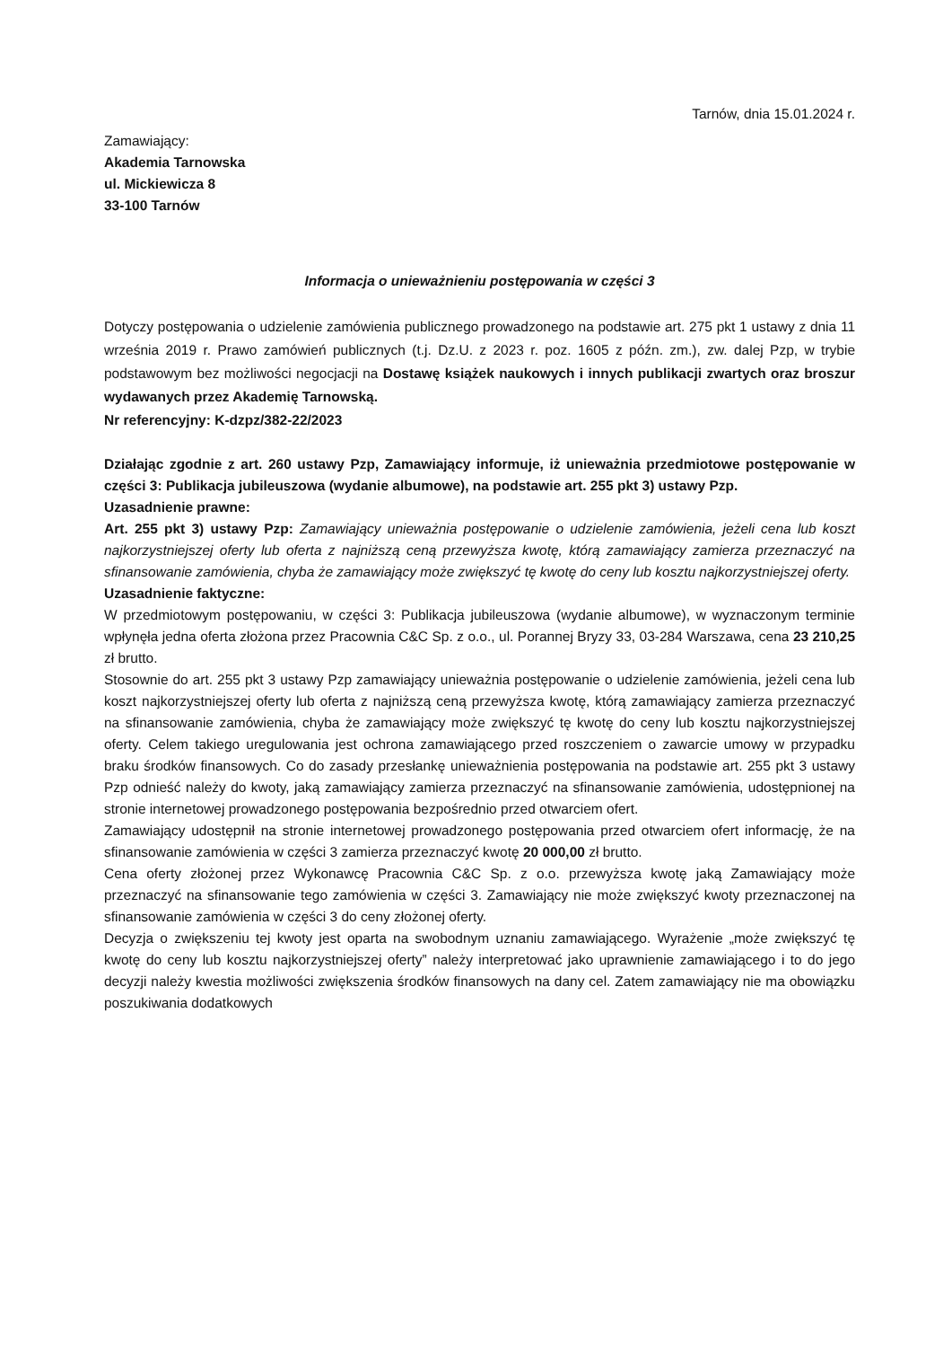Tarnów, dnia 15.01.2024 r.
Zamawiający:
Akademia Tarnowska
ul. Mickiewicza 8
33-100 Tarnów
Informacja o unieważnieniu postępowania w części 3
Dotyczy postępowania o udzielenie zamówienia publicznego prowadzonego na podstawie art. 275 pkt 1 ustawy z dnia 11 września 2019 r. Prawo zamówień publicznych (t.j. Dz.U. z 2023 r. poz. 1605 z późn. zm.), zw. dalej Pzp, w trybie podstawowym bez możliwości negocjacji na Dostawę książek naukowych i innych publikacji zwartych oraz broszur wydawanych przez Akademię Tarnowską.
Nr referencyjny: K-dzpz/382-22/2023
Działając zgodnie z art. 260 ustawy Pzp, Zamawiający informuje, iż unieważnia przedmiotowe postępowanie w części 3: Publikacja jubileuszowa (wydanie albumowe), na podstawie art. 255 pkt 3) ustawy Pzp.
Uzasadnienie prawne:
Art. 255 pkt 3) ustawy Pzp: Zamawiający unieważnia postępowanie o udzielenie zamówienia, jeżeli cena lub koszt najkorzystniejszej oferty lub oferta z najniższą ceną przewyższa kwotę, którą zamawiający zamierza przeznaczyć na sfinansowanie zamówienia, chyba że zamawiający może zwiększyć tę kwotę do ceny lub kosztu najkorzystniejszej oferty.
Uzasadnienie faktyczne:
W przedmiotowym postępowaniu, w części 3: Publikacja jubileuszowa (wydanie albumowe), w wyznaczonym terminie wpłynęła jedna oferta złożona przez Pracownia C&C Sp. z o.o., ul. Porannej Bryzy 33, 03-284 Warszawa, cena 23 210,25 zł brutto.
Stosownie do art. 255 pkt 3 ustawy Pzp zamawiający unieważnia postępowanie o udzielenie zamówienia, jeżeli cena lub koszt najkorzystniejszej oferty lub oferta z najniższą ceną przewyższa kwotę, którą zamawiający zamierza przeznaczyć na sfinansowanie zamówienia, chyba że zamawiający może zwiększyć tę kwotę do ceny lub kosztu najkorzystniejszej oferty. Celem takiego uregulowania jest ochrona zamawiającego przed roszczeniem o zawarcie umowy w przypadku braku środków finansowych. Co do zasady przesłankę unieważnienia postępowania na podstawie art. 255 pkt 3 ustawy Pzp odnieść należy do kwoty, jaką zamawiający zamierza przeznaczyć na sfinansowanie zamówienia, udostępnionej na stronie internetowej prowadzonego postępowania bezpośrednio przed otwarciem ofert.
Zamawiający udostępnił na stronie internetowej prowadzonego postępowania przed otwarciem ofert informację, że na sfinansowanie zamówienia w części 3 zamierza przeznaczyć kwotę 20 000,00 zł brutto.
Cena oferty złożonej przez Wykonawcę Pracownia C&C Sp. z o.o. przewyższa kwotę jaką Zamawiający może przeznaczyć na sfinansowanie tego zamówienia w części 3. Zamawiający nie może zwiększyć kwoty przeznaczonej na sfinansowanie zamówienia w części 3 do ceny złożonej oferty.
Decyzja o zwiększeniu tej kwoty jest oparta na swobodnym uznaniu zamawiającego. Wyrażenie „może zwiększyć tę kwotę do ceny lub kosztu najkorzystniejszej oferty” należy interpretować jako uprawnienie zamawiającego i to do jego decyzji należy kwestia możliwości zwiększenia środków finansowych na dany cel. Zatem zamawiający nie ma obowiązku poszukiwania dodatkowych